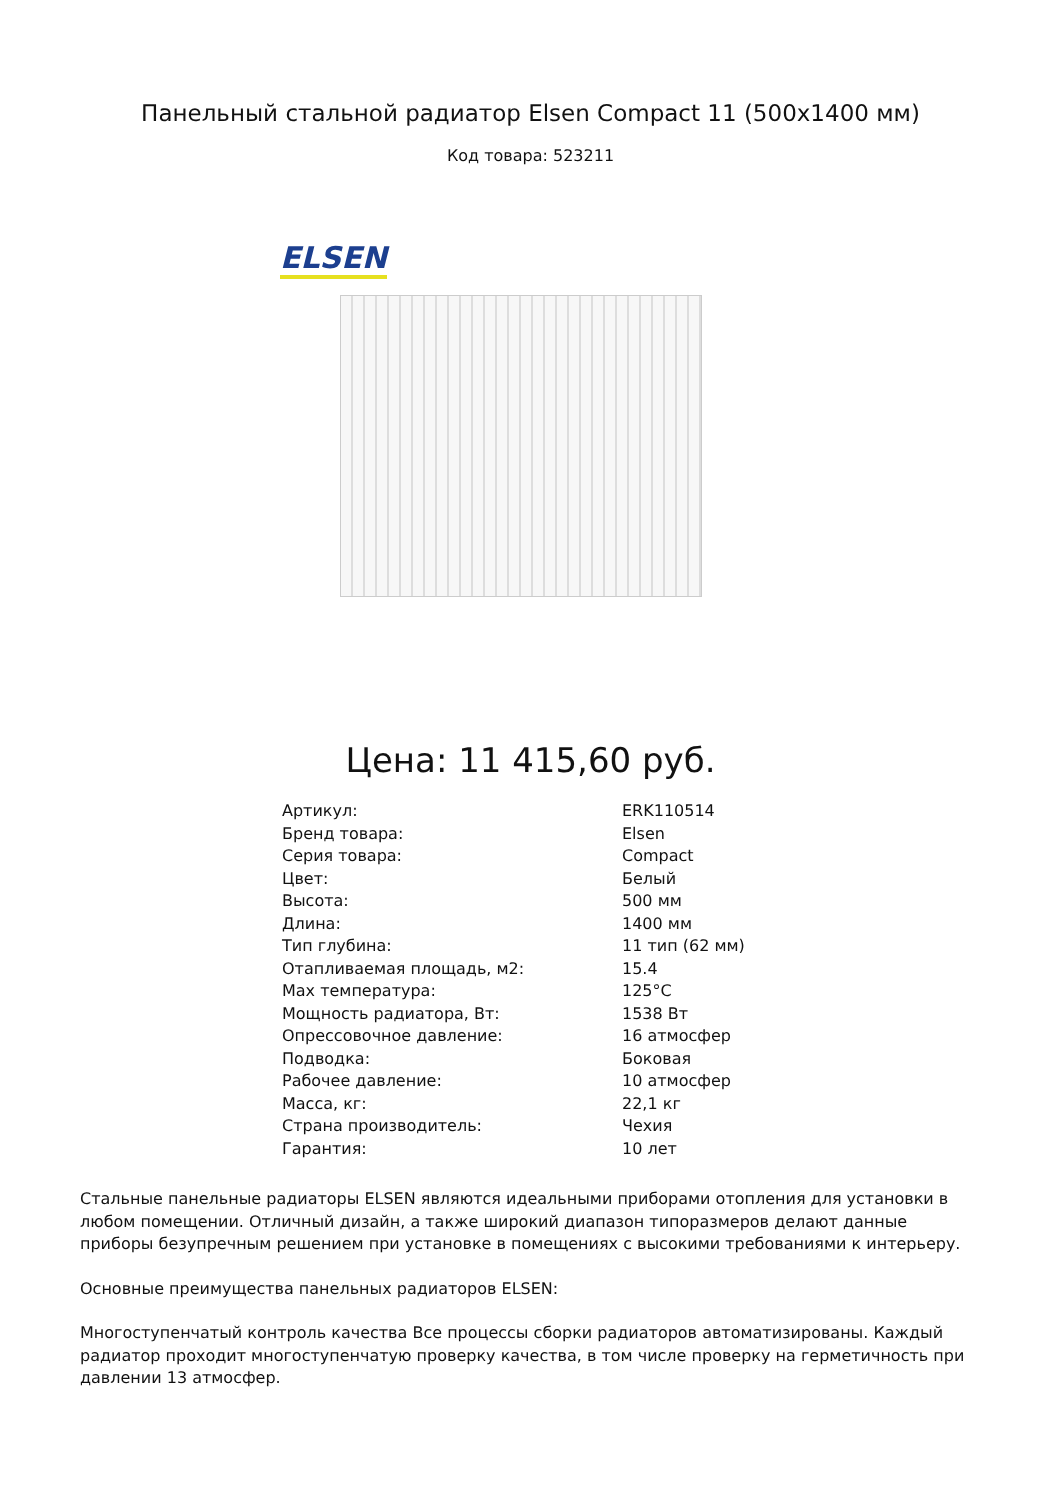Панельный стальной радиатор Elsen Compact 11 (500x1400 мм)
Код товара: 523211
ELSEN
Цена: 11 415,60 руб.
| Артикул: | ERK110514 |
| Бренд товара: | Elsen |
| Серия товара: | Compact |
| Цвет: | Белый |
| Высота: | 500 мм |
| Длина: | 1400 мм |
| Тип глубина: | 11 тип (62 мм) |
| Отапливаемая площадь, м2: | 15.4 |
| Max температура: | 125°C |
| Мощность радиатора, Вт: | 1538 Вт |
| Опрессовочное давление: | 16 атмосфер |
| Подводка: | Боковая |
| Рабочее давление: | 10 атмосфер |
| Масса, кг: | 22,1 кг |
| Страна производитель: | Чехия |
| Гарантия: | 10 лет |
Стальные панельные радиаторы ELSEN являются идеальными приборами отопления для установки в любом помещении. Отличный дизайн, а также широкий диапазон типоразмеров делают данные приборы безупречным решением при установке в помещениях с высокими требованиями к интерьеру.
Основные преимущества панельных радиаторов ELSEN:
Многоступенчатый контроль качества Все процессы сборки радиаторов автоматизированы. Каждый радиатор проходит многоступенчатую проверку качества, в том числе проверку на герметичность при давлении 13 атмосфер.